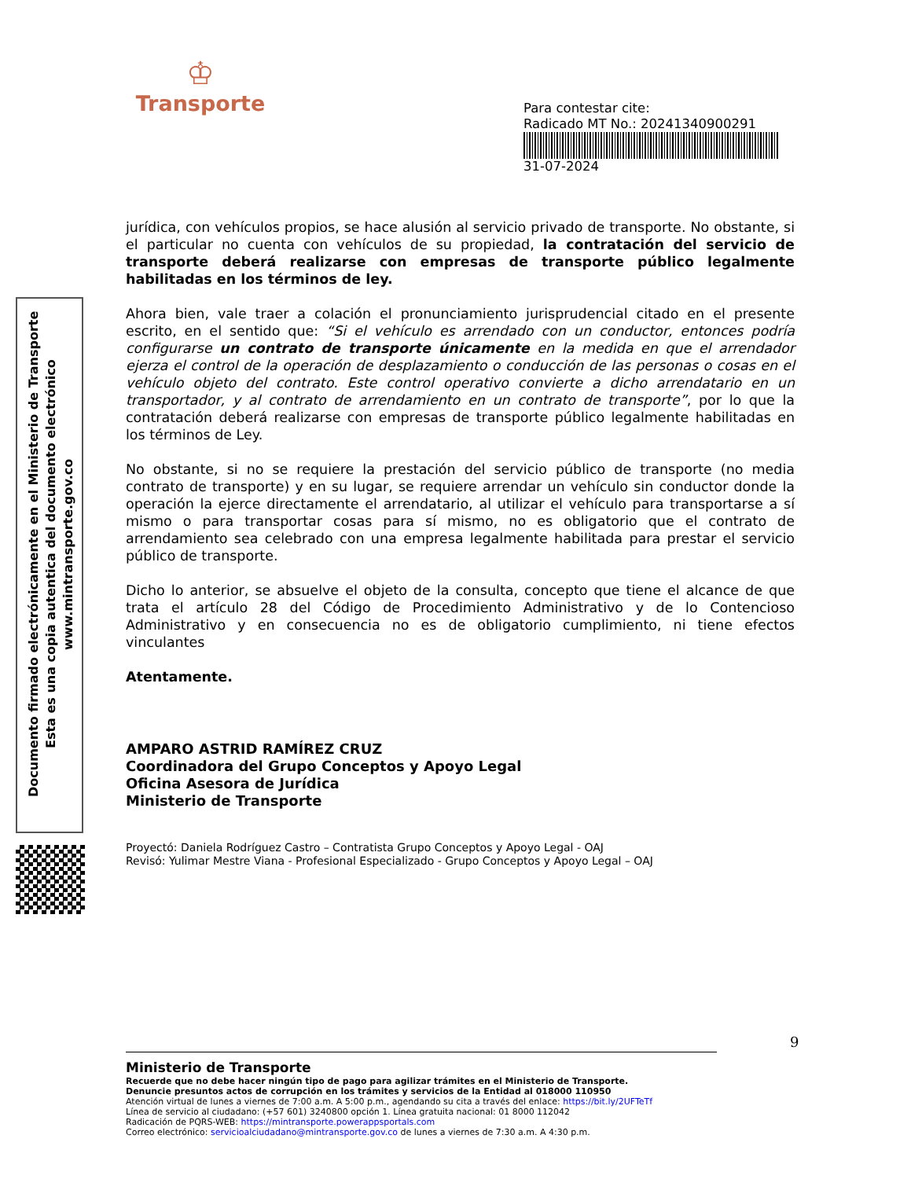♔
Transporte
Para contestar cite:
Radicado MT No.: 20241340900291
31-07-2024
Documento firmado electrónicamente en el Ministerio de Transporte
Esta es una copia autentica del documento electrónico
www.mintransporte.gov.co
jurídica, con vehículos propios, se hace alusión al servicio privado de transporte. No obstante, si el particular no cuenta con vehículos de su propiedad, la contratación del servicio de transporte deberá realizarse con empresas de transporte público legalmente habilitadas en los términos de ley.
Ahora bien, vale traer a colación el pronunciamiento jurisprudencial citado en el presente escrito, en el sentido que: “Si el vehículo es arrendado con un conductor, entonces podría configurarse un contrato de transporte únicamente en la medida en que el arrendador ejerza el control de la operación de desplazamiento o conducción de las personas o cosas en el vehículo objeto del contrato. Este control operativo convierte a dicho arrendatario en un transportador, y al contrato de arrendamiento en un contrato de transporte”, por lo que la contratación deberá realizarse con empresas de transporte público legalmente habilitadas en los términos de Ley.
No obstante, si no se requiere la prestación del servicio público de transporte (no media contrato de transporte) y en su lugar, se requiere arrendar un vehículo sin conductor donde la operación la ejerce directamente el arrendatario, al utilizar el vehículo para transportarse a sí mismo o para transportar cosas para sí mismo, no es obligatorio que el contrato de arrendamiento sea celebrado con una empresa legalmente habilitada para prestar el servicio público de transporte.
Dicho lo anterior, se absuelve el objeto de la consulta, concepto que tiene el alcance de que trata el artículo 28 del Código de Procedimiento Administrativo y de lo Contencioso Administrativo y en consecuencia no es de obligatorio cumplimiento, ni tiene efectos vinculantes
Atentamente.
AMPARO ASTRID RAMÍREZ CRUZ
Coordinadora del Grupo Conceptos y Apoyo Legal
Oficina Asesora de Jurídica
Ministerio de Transporte
Proyectó: Daniela Rodríguez Castro – Contratista Grupo Conceptos y Apoyo Legal - OAJ
Revisó: Yulimar Mestre Viana - Profesional Especializado - Grupo Conceptos y Apoyo Legal – OAJ
9
Ministerio de Transporte
Recuerde que no debe hacer ningún tipo de pago para agilizar trámites en el Ministerio de Transporte.
Denuncie presuntos actos de corrupción en los trámites y servicios de la Entidad al 018000 110950
Atención virtual de lunes a viernes de 7:00 a.m. A 5:00 p.m., agendando su cita a través del enlace: https://bit.ly/2UFTeTf
Línea de servicio al ciudadano: (+57 601) 3240800 opción 1. Línea gratuita nacional: 01 8000 112042
Radicación de PQRS-WEB: https://mintransporte.powerappsportals.com
Correo electrónico: servicioalciudadano@mintransporte.gov.co de lunes a viernes de 7:30 a.m. A 4:30 p.m.